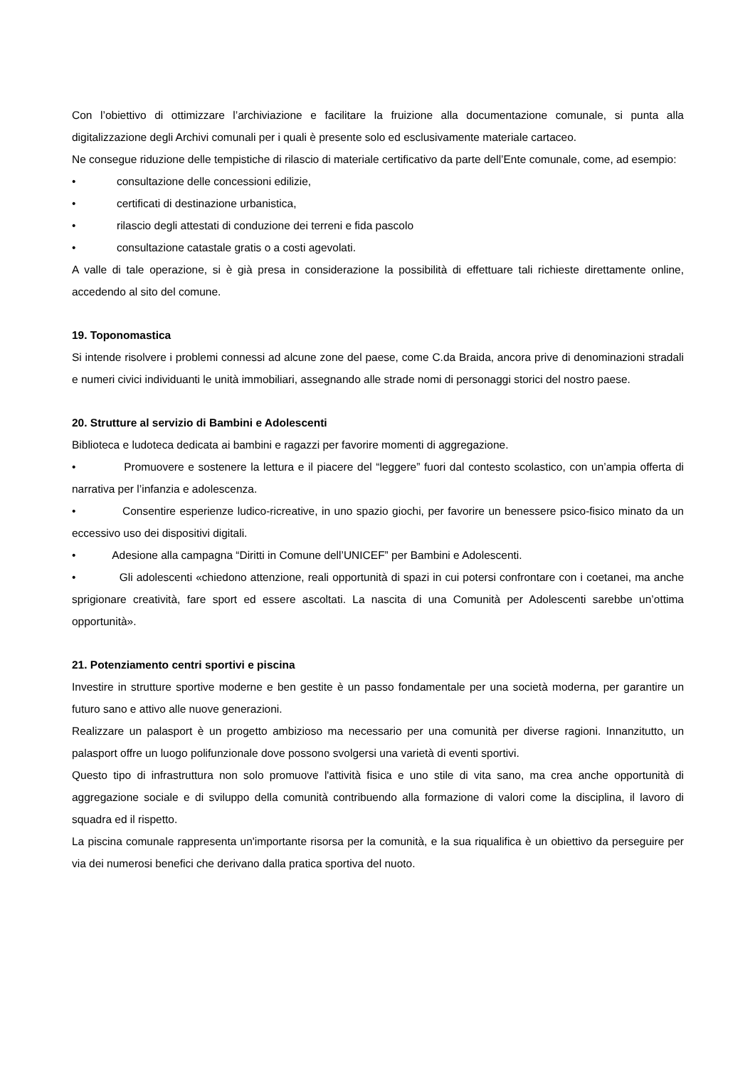Con l’obiettivo di ottimizzare l’archiviazione e facilitare la fruizione alla documentazione comunale, si punta alla digitalizzazione degli Archivi comunali per i quali è presente solo ed esclusivamente materiale cartaceo.
Ne consegue riduzione delle tempistiche di rilascio di materiale certificativo da parte dell’Ente comunale, come, ad esempio:
• consultazione delle concessioni edilizie,
• certificati di destinazione urbanistica,
• rilascio degli attestati di conduzione dei terreni e fida pascolo
• consultazione catastale gratis o a costi agevolati.
A valle di tale operazione, si è già presa in considerazione la possibilità di effettuare tali richieste direttamente online, accedendo al sito del comune.
19. Toponomastica
Si intende risolvere i problemi connessi ad alcune zone del paese, come C.da Braida, ancora prive di denominazioni stradali e numeri civici individuanti le unità immobiliari, assegnando alle strade nomi di personaggi storici del nostro paese.
20. Strutture al servizio di Bambini e Adolescenti
Biblioteca e ludoteca dedicata ai bambini e ragazzi per favorire momenti di aggregazione.
• Promuovere e sostenere la lettura e il piacere del “leggere” fuori dal contesto scolastico, con un’ampia offerta di narrativa per l’infanzia e adolescenza.
• Consentire esperienze ludico-ricreative, in uno spazio giochi, per favorire un benessere psico-fisico minato da un eccessivo uso dei dispositivi digitali.
• Adesione alla campagna “Diritti in Comune dell’UNICEF” per Bambini e Adolescenti.
• Gli adolescenti «chiedono attenzione, reali opportunità di spazi in cui potersi confrontare con i coetanei, ma anche sprigionare creatività, fare sport ed essere ascoltati. La nascita di una Comunità per Adolescenti sarebbe un’ottima opportunità».
21. Potenziamento centri sportivi e piscina
Investire in strutture sportive moderne e ben gestite è un passo fondamentale per una società moderna, per garantire un futuro sano e attivo alle nuove generazioni.
Realizzare un palasport è un progetto ambizioso ma necessario per una comunità per diverse ragioni. Innanzitutto, un palasport offre un luogo polifunzionale dove possono svolgersi una varietà di eventi sportivi.
Questo tipo di infrastruttura non solo promuove l'attività fisica e uno stile di vita sano, ma crea anche opportunità di aggregazione sociale e di sviluppo della comunità contribuendo alla formazione di valori come la disciplina, il lavoro di squadra ed il rispetto.
La piscina comunale rappresenta un'importante risorsa per la comunità, e la sua riqualifica è un obiettivo da perseguire per via dei numerosi benefici che derivano dalla pratica sportiva del nuoto.